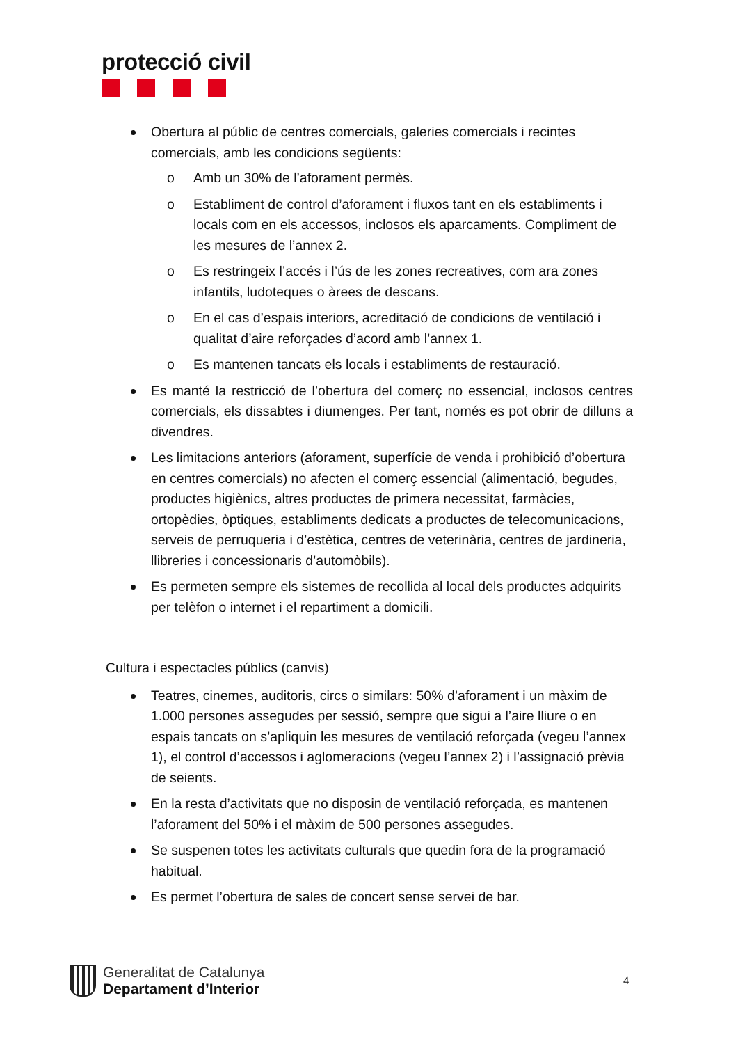protecció civil
Obertura al públic de centres comercials, galeries comercials i recintes comercials, amb les condicions següents:
o Amb un 30% de l’aforament permès.
o Establiment de control d’aforament i fluxos tant en els establiments i locals com en els accessos, inclosos els aparcaments. Compliment de les mesures de l’annex 2.
o Es restringeix l’accés i l’ús de les zones recreatives, com ara zones infantils, ludoteques o àrees de descans.
o En el cas d’espais interiors, acreditació de condicions de ventilació i qualitat d’aire reforçades d’acord amb l’annex 1.
o Es mantenen tancats els locals i establiments de restauració.
Es manté la restricció de l’obertura del comerç no essencial, inclosos centres comercials, els dissabtes i diumenges. Per tant, només es pot obrir de dilluns a divendres.
Les limitacions anteriors (aforament, superfície de venda i prohibició d’obertura en centres comercials) no afecten el comerç essencial (alimentació, begudes, productes higiènics, altres productes de primera necessitat, farmàcies, ortopèdies, òptiques, establiments dedicats a productes de telecomunicacions, serveis de perruqueria i d’estètica, centres de veterinària, centres de jardineria, llibreries i concessionaris d’automòbils).
Es permeten sempre els sistemes de recollida al local dels productes adquirits per telèfon o internet i el repartiment a domicili.
Cultura i espectacles públics (canvis)
Teatres, cinemes, auditoris, circs o similars: 50% d’aforament i un màxim de 1.000 persones assegudes per sessió, sempre que sigui a l’aire lliure o en espais tancats on s’apliquin les mesures de ventilació reforçada (vegeu l’annex 1), el control d’accessos i aglomeracions (vegeu l’annex 2) i l’assignació prèvia de seients.
En la resta d’activitats que no disposin de ventilació reforçada, es mantenen l’aforament del 50% i el màxim de 500 persones assegudes.
Se suspenen totes les activitats culturals que quedin fora de la programació habitual.
Es permet l’obertura de sales de concert sense servei de bar.
Generalitat de Catalunya
Departament d’Interior
4